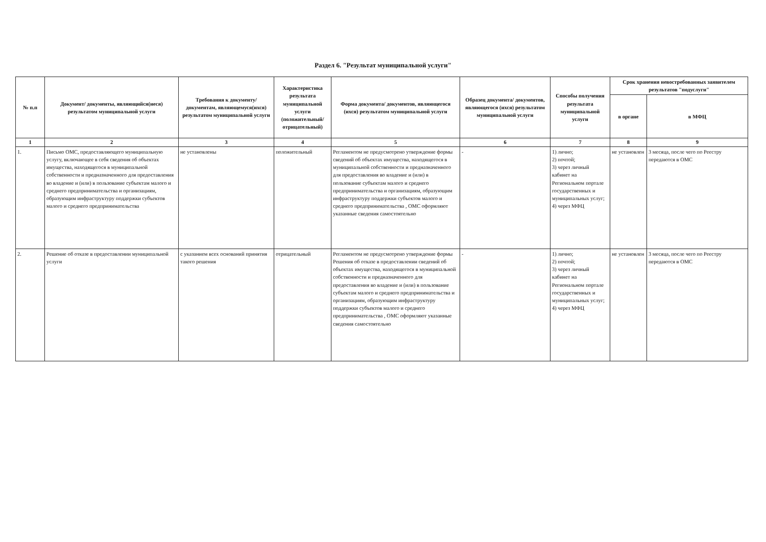Раздел 6. "Результат муниципальной услуги"
| № п.п | Документ/ документы, являющийся(иеся) результатом муниципальной услуги | Требования к документу/ документам, являющемуся(ихся) результатом муниципальной услуги | Характеристика результата муниципальной услуги (положительный/ отрицательный) | Форма документа/ документов, являющегося (ихся) результатом муниципальной услуги | Образец документа/ документов, являющегося (ихся) результатом муниципальной услуги | Способы получения результата муниципальной услуги | Срок хранения невостребованных заявителем результатов "подуслуги" | |
| --- | --- | --- | --- | --- | --- | --- | --- | --- |
| | | | | | | | в органе | в МФЦ |
| 1 | 2 | 3 | 4 | 5 | 6 | 7 | 8 | 9 |
| 1. | Письмо ОМС, предоставляющего муниципальную услугу, включающее в себя сведения об объектах имущества, находящегося в муниципальной собственности и предназначенного для предоставления во владение и (или) в пользование субъектам малого и среднего предпринимательства и организациям, образующим инфраструктуру поддержки субъектов малого и среднего предпринимательства | не установлены | положительный | Регламентом не предусмотрено утверждение формы сведений об объектах имущества, находящегося в муниципальной собственности и предназначенного для предоставления во владение и (или) в пользование субъектам малого и среднего предпринимательства и организациям, образующим инфраструктуру поддержки субъектов малого и среднего предпринимательства , ОМС оформляют указанные сведения самостоятельно | - | 1) лично; 2) почтой; 3) через личный кабинет на Региональном портале государственных и муниципальных услуг; 4) через МФЦ | не установлен | 3 месяца, после чего по Реестру передаются в ОМС |
| 2. | Решение об отказе в предоставлении муниципальной услуги | с указанием всех оснований принятия такого решения | отрицательный | Регламентом не предусмотрено утверждение формы Решения об отказе в предоставлении сведений об объектах имущества, находящегося в муниципальной собственности и предназначенного для предоставления во владение и (или) в пользование субъектам малого и среднего предпринимательства и организациям, образующим инфраструктуру поддержки субъектов малого и среднего предпринимательства , ОМС оформляют указанные сведения самостоятельно | - | 1) лично; 2) почтой; 3) через личный кабинет на Региональном портале государственных и муниципальных услуг; 4) через МФЦ | не установлен | 3 месяца, после чего по Реестру передаются в ОМС |